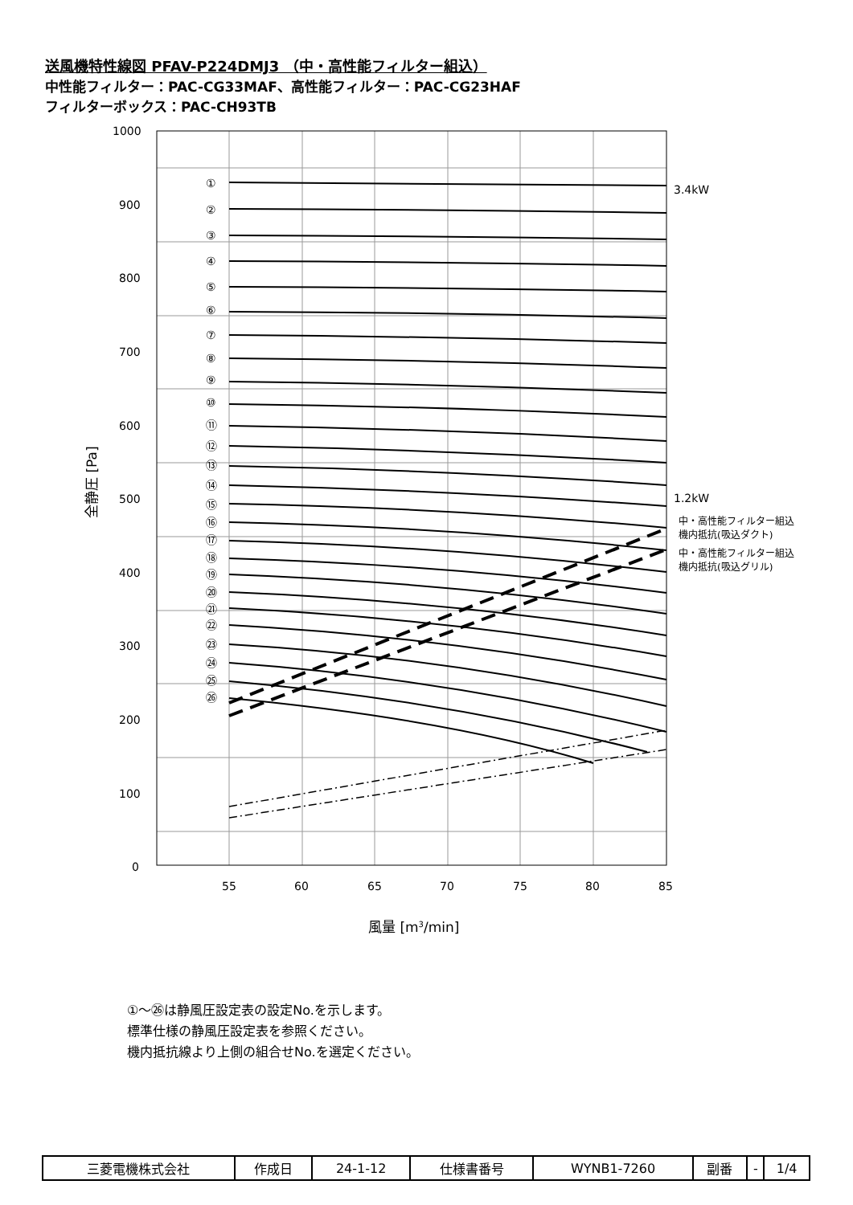送風機特性線図 PFAV-P224DMJ3 （中・高性能フィルター組込）
中性能フィルター：PAC-CG33MAF、高性能フィルター：PAC-CG23HAF
フィルターボックス：PAC-CH93TB
1000
900
800
700
600
500
400
300
200
100
0
55
60
65
70
75
80
85
3.4kW
1.2kW
中・高性能フィルター組込
機内抵抗(吸込ダクト)
中・高性能フィルター組込
機内抵抗(吸込グリル)
風量 [m3/min]
全静圧 [Pa]
①
②
③
④
⑤
⑥
⑦
⑧
⑨
⑩
⑪
⑫
⑬
⑭
⑮
⑯
⑰
⑱
⑲
⑳
㉑
㉒
㉓
㉔
㉕
㉖
①～㉖は静風圧設定表の設定No.を示します。
標準仕様の静風圧設定表を参照ください。
機内抵抗線より上側の組合せNo.を選定ください。
| 三菱電機株式会社 | 作成日 | 24-1-12 | 仕様書番号 | WYNB1-7260 | 副番 | - | 1/4 |